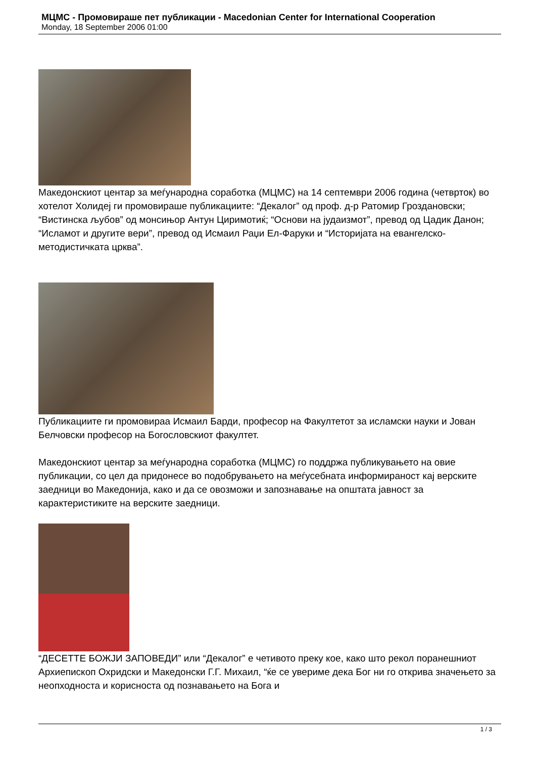МЦМС - Промовираше пет публикации - Macedonian Center for International Cooperation
Monday, 18 September 2006 01:00
Македонскиот центар за меѓународна соработка (МЦМС) на 14 септември 2006 година (четврток) во хотелот Холидеј ги промовираше публикациите: “Декалог” од проф. д-р Ратомир Гроздановски; “Вистинска љубов” од монсињор Антун Циримотиќ; “Основи на јудаизмот”, превод од Цадик Данон; “Исламот и другите вери”, превод од Исмаил Раџи Ел-Фаруки и “Историјата на евангелско-методистичката црква”.
Публикациите ги промовираа Исмаил Барди, професор на Факултетот за исламски науки и Јован Белчовски професор на Богословскиот факултет.
Македонскиот центар за меѓународна соработка (МЦМС) го поддржа публикувањето на овие публикации, со цел да придонесе во подобрувањето на меѓусебната информираност кај верските заедници во Македонија, како и да се овозможи и запознавање на општата јавност за карактеристиките на верските заедници.
“ДЕСЕТТЕ БОЖЈИ ЗАПОВЕДИ” или “Декалог” е четивото преку кое, како што рекол поранешниот Архиепископ Охридски и Македонски Г.Г. Михаил, “ќе се увериме дека Бог ни го открива значењето за неопходноста и корисноста од познавањето на Бога и
1 / 3